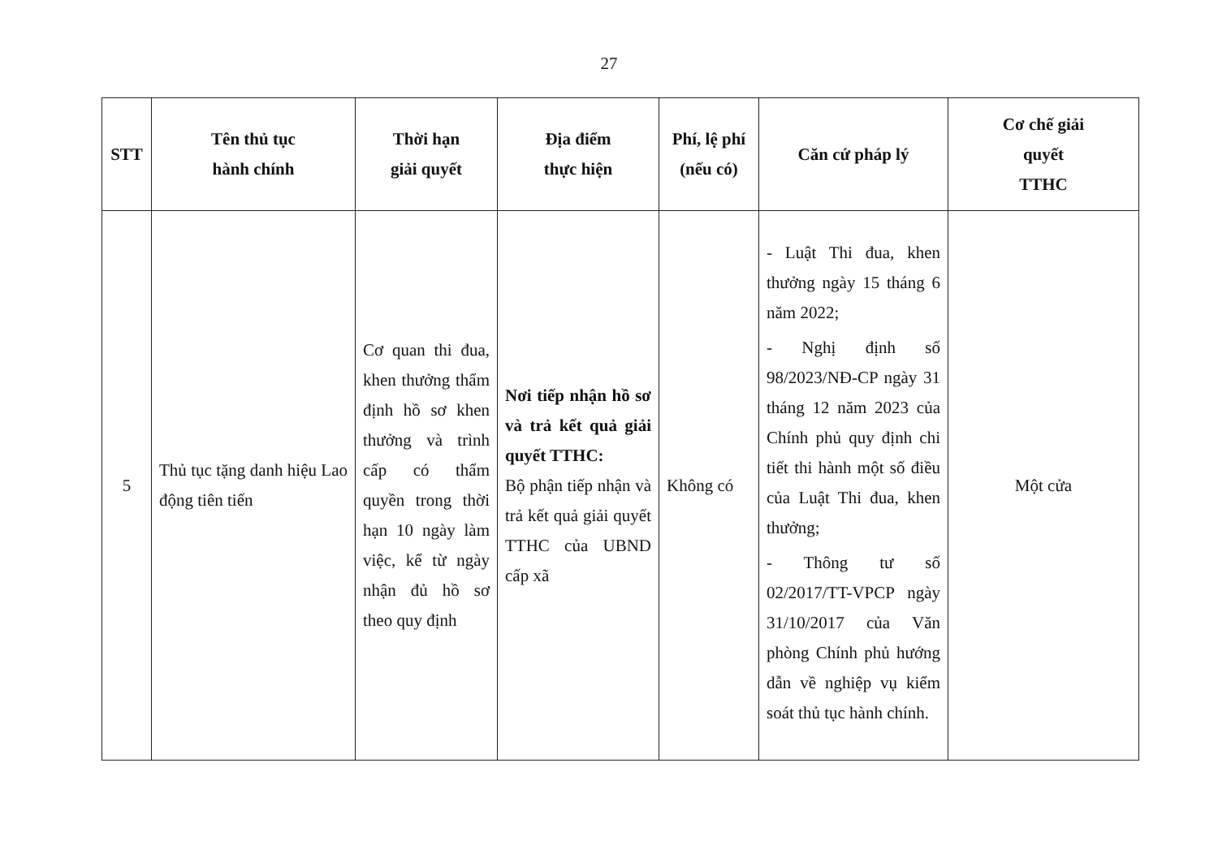27
| STT | Tên thủ tục hành chính | Thời hạn giải quyết | Địa điểm thực hiện | Phí, lệ phí (nếu có) | Căn cứ pháp lý | Cơ chế giải quyết TTHC |
| --- | --- | --- | --- | --- | --- | --- |
| 5 | Thủ tục tặng danh hiệu Lao động tiên tiến | Cơ quan thi đua, khen thưởng thẩm định hồ sơ khen thưởng và trình cấp có thẩm quyền trong thời hạn 10 ngày làm việc, kể từ ngày nhận đủ hồ sơ theo quy định | Nơi tiếp nhận hồ sơ và trả kết quả giải quyết TTHC: Bộ phận tiếp nhận và trả kết quả giải quyết TTHC của UBND cấp xã | Không có | - Luật Thi đua, khen thưởng ngày 15 tháng 6 năm 2022; - Nghị định số 98/2023/NĐ-CP ngày 31 tháng 12 năm 2023 của Chính phủ quy định chi tiết thi hành một số điều của Luật Thi đua, khen thưởng; - Thông tư số 02/2017/TT-VPCP ngày 31/10/2017 của Văn phòng Chính phủ hướng dẫn về nghiệp vụ kiểm soát thủ tục hành chính. | Một cửa |